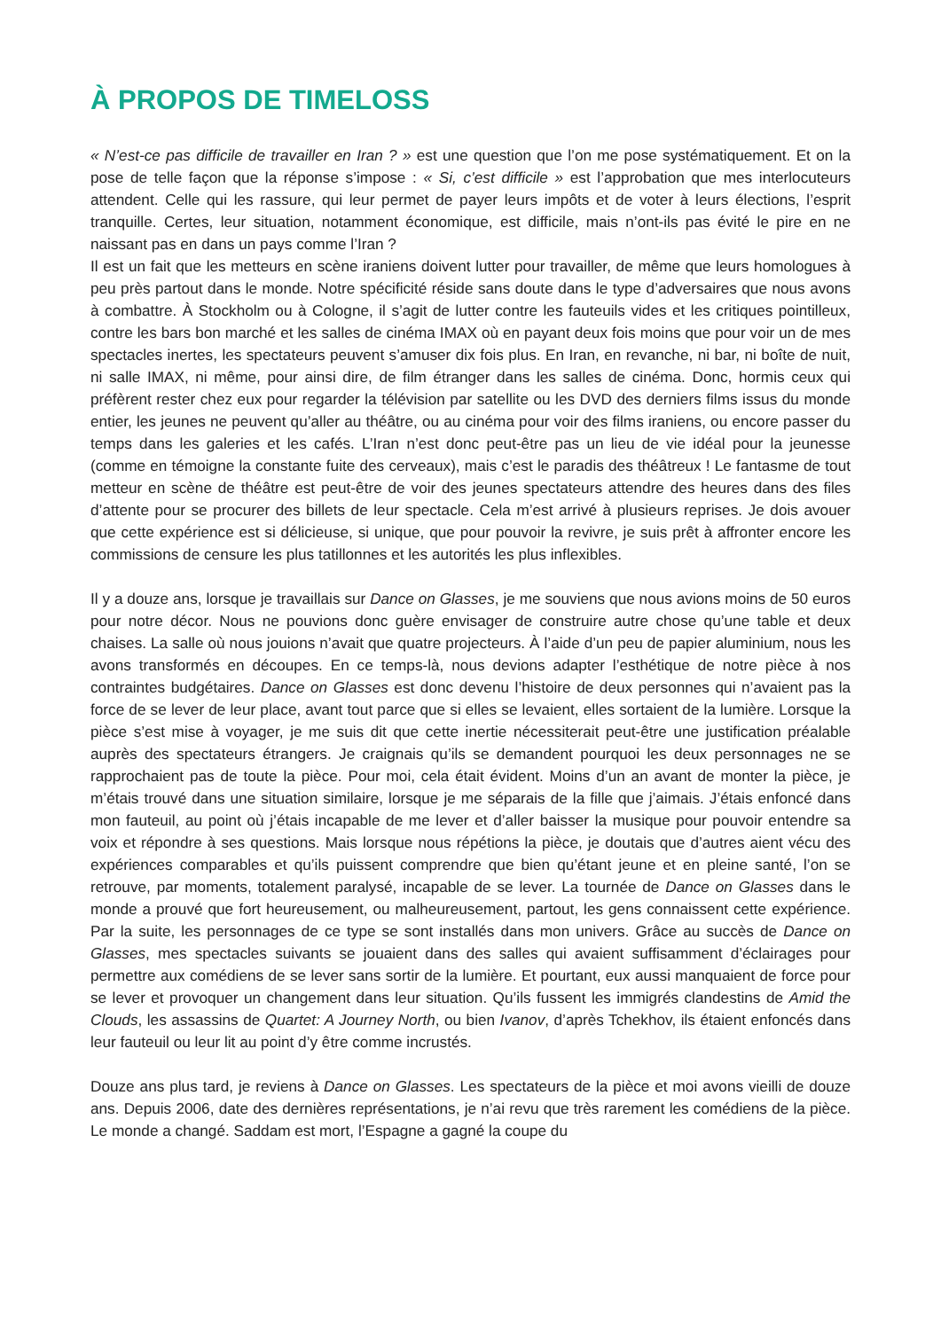À PROPOS DE TIMELOSS
« N’est-ce pas difficile de travailler en Iran ? » est une question que l’on me pose systématiquement. Et on la pose de telle façon que la réponse s’impose : « Si, c’est difficile » est l’approbation que mes interlocuteurs attendent. Celle qui les rassure, qui leur permet de payer leurs impôts et de voter à leurs élections, l’esprit tranquille. Certes, leur situation, notamment économique, est difficile, mais n’ont-ils pas évité le pire en ne naissant pas en dans un pays comme l’Iran ?
Il est un fait que les metteurs en scène iraniens doivent lutter pour travailler, de même que leurs homologues à peu près partout dans le monde. Notre spécificité réside sans doute dans le type d’adversaires que nous avons à combattre. À Stockholm ou à Cologne, il s’agit de lutter contre les fauteuils vides et les critiques pointilleux, contre les bars bon marché et les salles de cinéma IMAX où en payant deux fois moins que pour voir un de mes spectacles inertes, les spectateurs peuvent s’amuser dix fois plus. En Iran, en revanche, ni bar, ni boîte de nuit, ni salle IMAX, ni même, pour ainsi dire, de film étranger dans les salles de cinéma. Donc, hormis ceux qui préfèrent rester chez eux pour regarder la télévision par satellite ou les DVD des derniers films issus du monde entier, les jeunes ne peuvent qu’aller au théâtre, ou au cinéma pour voir des films iraniens, ou encore passer du temps dans les galeries et les cafés. L’Iran n’est donc peut-être pas un lieu de vie idéal pour la jeunesse (comme en témoigne la constante fuite des cerveaux), mais c’est le paradis des théâtreux ! Le fantasme de tout metteur en scène de théâtre est peut-être de voir des jeunes spectateurs attendre des heures dans des files d’attente pour se procurer des billets de leur spectacle. Cela m’est arrivé à plusieurs reprises. Je dois avouer que cette expérience est si délicieuse, si unique, que pour pouvoir la revivre, je suis prêt à affronter encore les commissions de censure les plus tatillonnes et les autorités les plus inflexibles.
Il y a douze ans, lorsque je travaillais sur Dance on Glasses, je me souviens que nous avions moins de 50 euros pour notre décor. Nous ne pouvions donc guère envisager de construire autre chose qu’une table et deux chaises. La salle où nous jouions n’avait que quatre projecteurs. À l’aide d’un peu de papier aluminium, nous les avons transformés en découpes. En ce temps-là, nous devions adapter l’esthétique de notre pièce à nos contraintes budgétaires. Dance on Glasses est donc devenu l’histoire de deux personnes qui n’avaient pas la force de se lever de leur place, avant tout parce que si elles se levaient, elles sortaient de la lumière. Lorsque la pièce s’est mise à voyager, je me suis dit que cette inertie nécessiterait peut-être une justification préalable auprès des spectateurs étrangers. Je craignais qu’ils se demandent pourquoi les deux personnages ne se rapprochaient pas de toute la pièce. Pour moi, cela était évident. Moins d’un an avant de monter la pièce, je m’étais trouvé dans une situation similaire, lorsque je me séparais de la fille que j’aimais. J’étais enfoncé dans mon fauteuil, au point où j’étais incapable de me lever et d’aller baisser la musique pour pouvoir entendre sa voix et répondre à ses questions. Mais lorsque nous répétions la pièce, je doutais que d’autres aient vécu des expériences comparables et qu’ils puissent comprendre que bien qu’étant jeune et en pleine santé, l’on se retrouve, par moments, totalement paralysé, incapable de se lever. La tournée de Dance on Glasses dans le monde a prouvé que fort heureusement, ou malheureusement, partout, les gens connaissent cette expérience. Par la suite, les personnages de ce type se sont installés dans mon univers. Grâce au succès de Dance on Glasses, mes spectacles suivants se jouaient dans des salles qui avaient suffisamment d’éclairages pour permettre aux comédiens de se lever sans sortir de la lumière. Et pourtant, eux aussi manquaient de force pour se lever et provoquer un changement dans leur situation. Qu’ils fussent les immigrés clandestins de Amid the Clouds, les assassins de Quartet: A Journey North, ou bien Ivanov, d’après Tchekhov, ils étaient enfoncés dans leur fauteuil ou leur lit au point d’y être comme incrustés.
Douze ans plus tard, je reviens à Dance on Glasses. Les spectateurs de la pièce et moi avons vieilli de douze ans. Depuis 2006, date des dernières représentations, je n’ai revu que très rarement les comédiens de la pièce. Le monde a changé. Saddam est mort, l’Espagne a gagné la coupe du